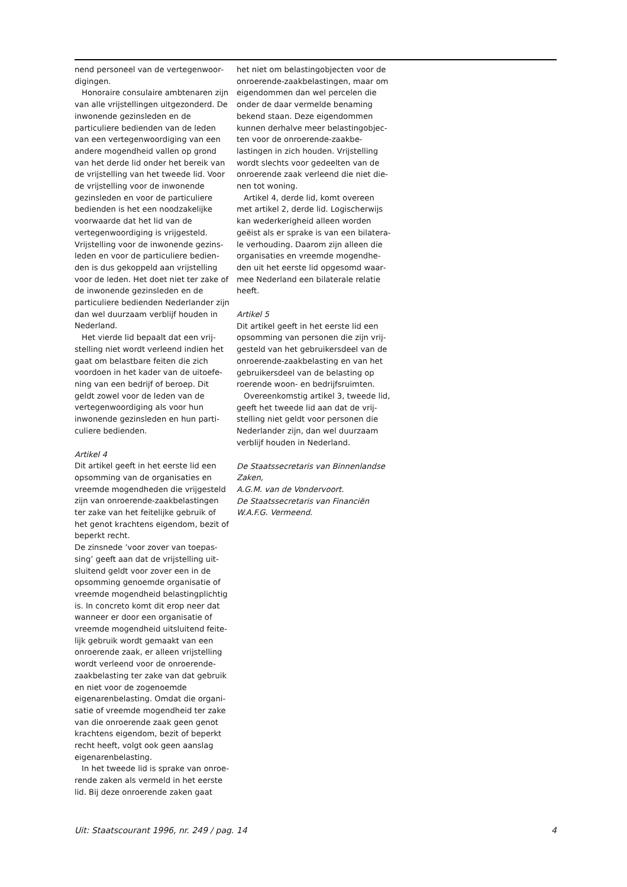nend personeel van de vertegenwoor­digingen.
Honoraire consulaire ambtenaren zijn van alle vrijstellingen uitgezon­derd. De inwonende gezinsleden en de particuliere bedienden van de leden van een vertegenwoordiging van een andere mogendheid vallen op grond van het derde lid onder het bereik van de vrijstelling van het tweede lid. Voor de vrijstelling voor de inwonende gezinsleden en voor de particuliere bedienden is het een noodzakelijke voorwaarde dat het lid van de vertegenwoordiging is vrijgesteld. Vrijstelling voor de inwonende gezins­leden en voor de particuliere bedien­den is dus gekoppeld aan vrijstelling voor de leden. Het doet niet ter zake of de inwonende gezinsleden en de particuliere bedienden Nederlander zijn dan wel duurzaam verblijf houden in Nederland.
Het vierde lid bepaalt dat een vrij­stelling niet wordt verleend indien het gaat om belastbare feiten die zich voordoen in het kader van de uitoefe­ning van een bedrijf of beroep. Dit geldt zowel voor de leden van de vertegenwoordiging als voor hun inwonende gezinsleden en hun parti­culiere bedienden.
Artikel 4
Dit artikel geeft in het eerste lid een opsomming van de organisaties en vreemde mogendheden die vrijgesteld zijn van onroerende-zaakbelastingen ter zake van het feitelijke gebruik of het genot krachtens eigendom, bezit of beperkt recht.
De zinsnede ’voor zover van toepas­sing’ geeft aan dat de vrijstelling uit­sluitend geldt voor zover een in de opsomming genoemde organisatie of vreemde mogendheid belastingplichtig is. In concreto komt dit erop neer dat wanneer er door een organisatie of vreemde mogendheid uitsluitend feite­lijk gebruik wordt gemaakt van een onroerende zaak, er alleen vrijstelling wordt verleend voor de onroerende-zaakbelasting ter zake van dat gebruik en niet voor de zogenoemde eigenarenbelasting. Omdat die organi­satie of vreemde mogendheid ter zake van die onroerende zaak geen genot krachtens eigendom, bezit of beperkt recht heeft, volgt ook geen aanslag eigenarenbelasting.
In het tweede lid is sprake van onroe­rende zaken als vermeld in het eerste lid. Bij deze onroerende zaken gaat
het niet om belastingobjecten voor de onroerende-zaakbelastingen, maar om eigendommen dan wel percelen die onder de daar vermelde benaming bekend staan. Deze eigendommen kunnen derhalve meer belastingobjec­ten voor de onroerende-zaakbe­lastingen in zich houden. Vrijstelling wordt slechts voor gedeelten van de onroerende zaak verleend die niet die­nen tot woning.
Artikel 4, derde lid, komt overeen met artikel 2, derde lid. Logischerwijs kan wederkerigheid alleen worden geëist als er sprake is van een bilatera­le verhouding. Daarom zijn alleen die organisaties en vreemde mogendhe­den uit het eerste lid opgesomd waar­mee Nederland een bilaterale relatie heeft.
Artikel 5
Dit artikel geeft in het eerste lid een opsomming van personen die zijn vrij­gesteld van het gebruikersdeel van de onroerende-zaakbelasting en van het gebruikersdeel van de belasting op roerende woon- en bedrijfsruimten.
Overeenkomstig artikel 3, tweede lid, geeft het tweede lid aan dat de vrij­stelling niet geldt voor personen die Nederlander zijn, dan wel duurzaam verblijf houden in Nederland.
De Staatssecretaris van Binnenlandse Zaken,
A.G.M. van de Vondervoort.
De Staatssecretaris van Financiën
W.A.F.G. Vermeend.
Uit: Staatscourant 1996, nr. 249 / pag. 14 4